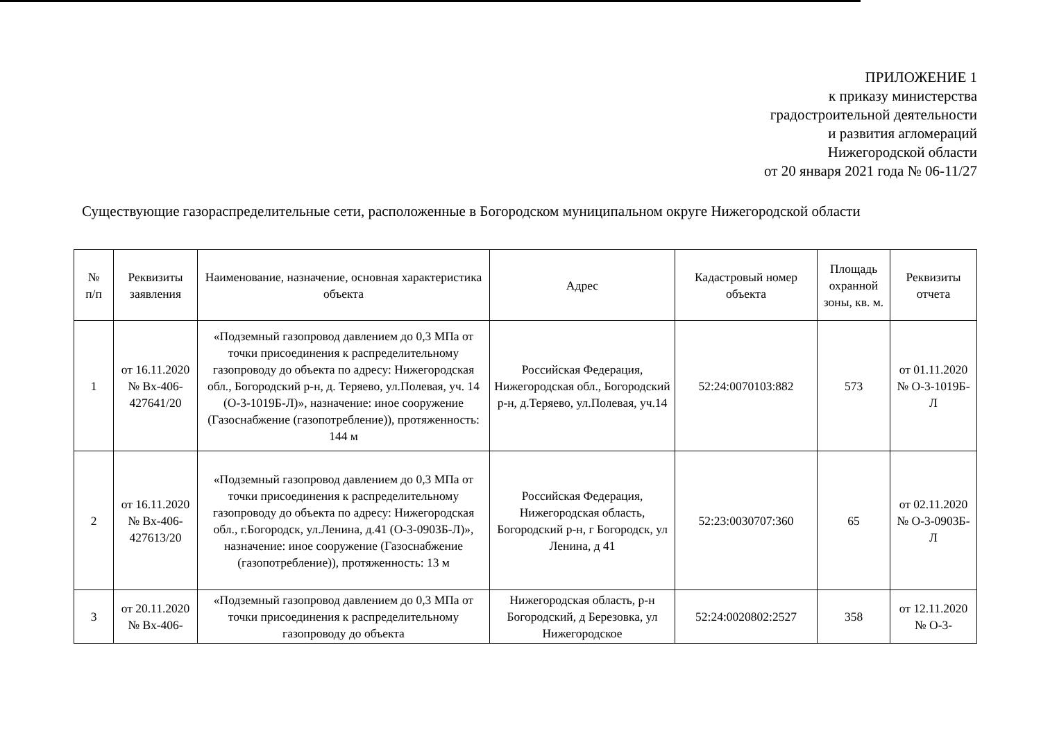ПРИЛОЖЕНИЕ 1
к приказу министерства
градостроительной деятельности
и развития агломераций
Нижегородской области
от 20 января 2021 года № 06-11/27
Существующие газораспределительные сети, расположенные в Богородском муниципальном округе Нижегородской области
| № п/п | Реквизиты заявления | Наименование, назначение, основная характеристика объекта | Адрес | Кадастровый номер объекта | Площадь охранной зоны, кв. м. | Реквизиты отчета |
| --- | --- | --- | --- | --- | --- | --- |
| 1 | от 16.11.2020 № Вх-406-427641/20 | «Подземный газопровод давлением до 0,3 МПа от точки присоединения к распределительному газопроводу до объекта по адресу: Нижегородская обл., Богородский р-н, д. Теряево, ул.Полевая, уч. 14 (О-3-1019Б-Л)», назначение: иное сооружение (Газоснабжение (газопотребление)), протяженность: 144 м | Российская Федерация, Нижегородская обл., Богородский р-н, д.Теряево, ул.Полевая, уч.14 | 52:24:0070103:882 | 573 | от 01.11.2020 № О-3-1019Б-Л |
| 2 | от 16.11.2020 № Вх-406-427613/20 | «Подземный газопровод давлением до 0,3 МПа от точки присоединения к распределительному газопроводу до объекта по адресу: Нижегородская обл., г.Богородск, ул.Ленина, д.41 (О-3-0903Б-Л)», назначение: иное сооружение (Газоснабжение (газопотребление)), протяженность: 13 м | Российская Федерация, Нижегородская область, Богородский р-н, г Богородск, ул Ленина, д 41 | 52:23:0030707:360 | 65 | от 02.11.2020 № О-3-0903Б-Л |
| 3 | от 20.11.2020 № Вх-406- | «Подземный газопровод давлением до 0,3 МПа от точки присоединения к распределительному газопроводу до объекта | Нижегородская область, р-н Богородский, д Березовка, ул Нижегородское | 52:24:0020802:2527 | 358 | от 12.11.2020 № О-3- |